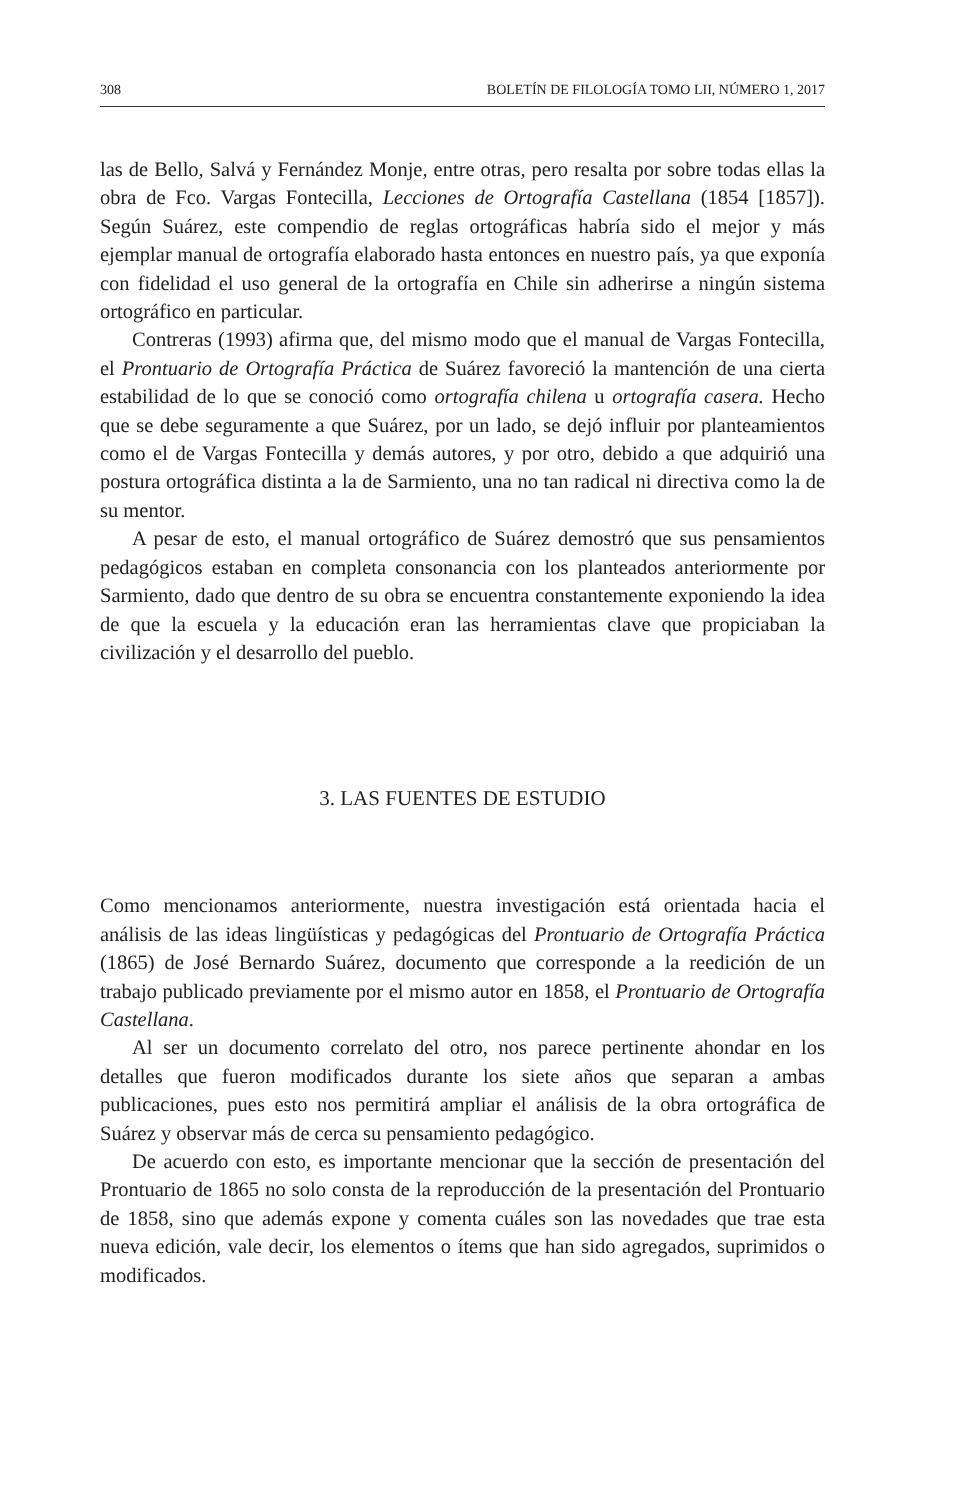308 BOLETÍN DE FILOLOGÍA TOMO LII, NÚMERO 1, 2017
las de Bello, Salvá y Fernández Monje, entre otras, pero resalta por sobre todas ellas la obra de Fco. Vargas Fontecilla, Lecciones de Ortografía Castellana (1854 [1857]). Según Suárez, este compendio de reglas ortográficas habría sido el mejor y más ejemplar manual de ortografía elaborado hasta entonces en nuestro país, ya que exponía con fidelidad el uso general de la ortografía en Chile sin adherirse a ningún sistema ortográfico en particular.
Contreras (1993) afirma que, del mismo modo que el manual de Vargas Fontecilla, el Prontuario de Ortografía Práctica de Suárez favoreció la mantención de una cierta estabilidad de lo que se conoció como ortografía chilena u ortografía casera. Hecho que se debe seguramente a que Suárez, por un lado, se dejó influir por planteamientos como el de Vargas Fontecilla y demás autores, y por otro, debido a que adquirió una postura ortográfica distinta a la de Sarmiento, una no tan radical ni directiva como la de su mentor.
A pesar de esto, el manual ortográfico de Suárez demostró que sus pensamientos pedagógicos estaban en completa consonancia con los planteados anteriormente por Sarmiento, dado que dentro de su obra se encuentra constantemente exponiendo la idea de que la escuela y la educación eran las herramientas clave que propiciaban la civilización y el desarrollo del pueblo.
3. LAS FUENTES DE ESTUDIO
Como mencionamos anteriormente, nuestra investigación está orientada hacia el análisis de las ideas lingüísticas y pedagógicas del Prontuario de Ortografía Práctica (1865) de José Bernardo Suárez, documento que corresponde a la reedición de un trabajo publicado previamente por el mismo autor en 1858, el Prontuario de Ortografía Castellana.
Al ser un documento correlato del otro, nos parece pertinente ahondar en los detalles que fueron modificados durante los siete años que separan a ambas publicaciones, pues esto nos permitirá ampliar el análisis de la obra ortográfica de Suárez y observar más de cerca su pensamiento pedagógico.
De acuerdo con esto, es importante mencionar que la sección de presentación del Prontuario de 1865 no solo consta de la reproducción de la presentación del Prontuario de 1858, sino que además expone y comenta cuáles son las novedades que trae esta nueva edición, vale decir, los elementos o ítems que han sido agregados, suprimidos o modificados.